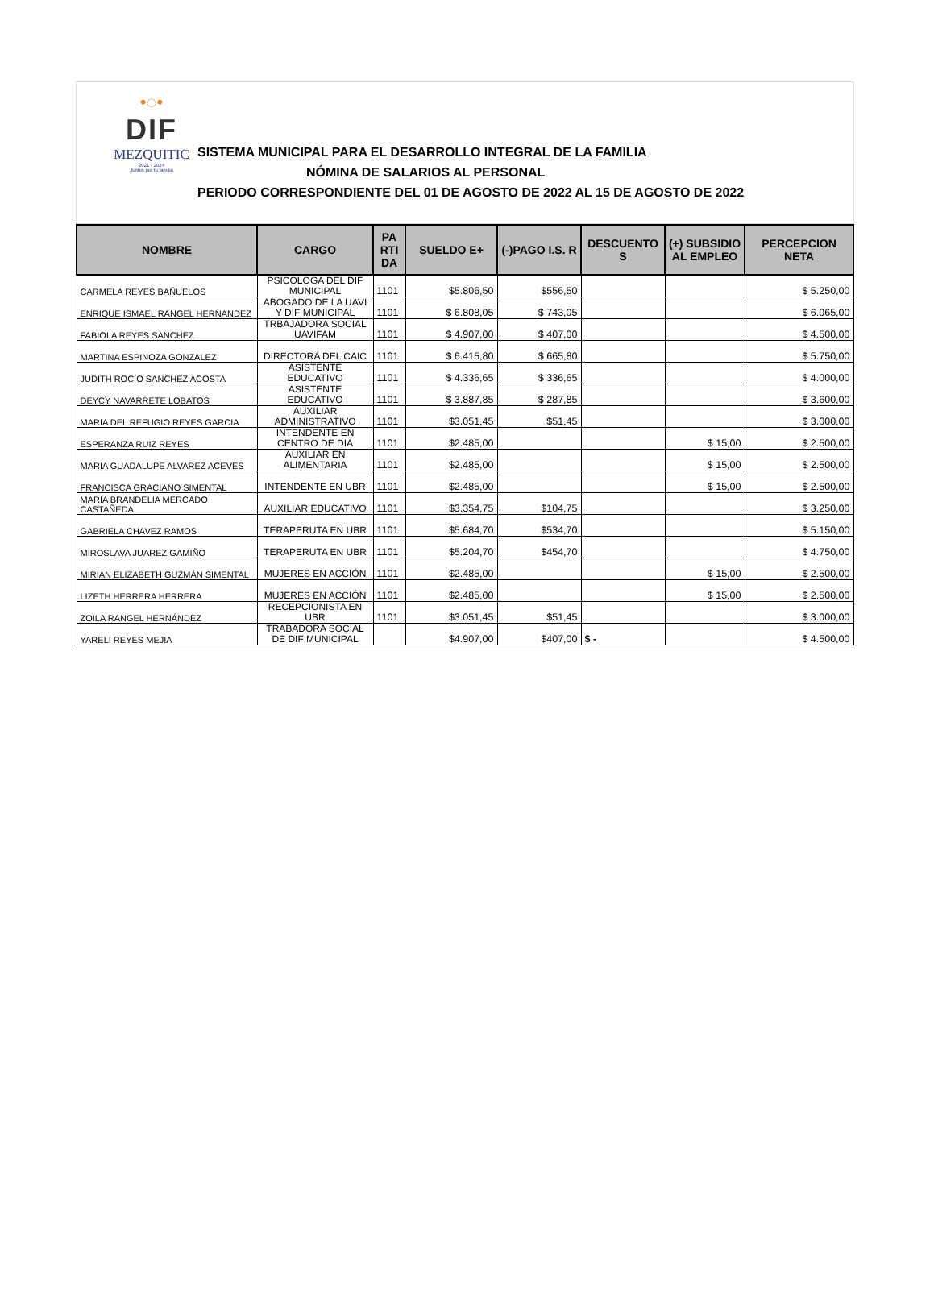•◌•
DIF
MEZQUITIC
2021 - 2024
Juntos por tu familia
SISTEMA MUNICIPAL PARA EL DESARROLLO INTEGRAL DE LA FAMILIA
NÓMINA DE SALARIOS AL PERSONAL
PERIODO CORRESPONDIENTE DEL 01 DE AGOSTO DE 2022 AL 15 DE AGOSTO DE 2022
| NOMBRE | CARGO | PA RTI DA | SUELDO E+ | (-)PAGO I.S. R | DESCUENTO S | (+) SUBSIDIO AL EMPLEO | PERCEPCION NETA |
| --- | --- | --- | --- | --- | --- | --- | --- |
| CARMELA REYES BAÑUELOS | PSICOLOGA DEL DIF MUNICIPAL | 1101 | $5.806,50 | $556,50 | | | $ 5.250,00 |
| ENRIQUE ISMAEL RANGEL HERNANDEZ | ABOGADO DE LA UAVI Y DIF MUNICIPAL | 1101 | $ 6.808,05 | $ 743,05 | | | $ 6.065,00 |
| FABIOLA REYES SANCHEZ | TRBAJADORA SOCIAL UAVIFAM | 1101 | $ 4.907,00 | $ 407,00 | | | $ 4.500,00 |
| MARTINA ESPINOZA GONZALEZ | DIRECTORA DEL CAIC | 1101 | $ 6.415,80 | $ 665,80 | | | $ 5.750,00 |
| JUDITH ROCIO SANCHEZ ACOSTA | ASISTENTE EDUCATIVO | 1101 | $ 4.336,65 | $ 336,65 | | | $ 4.000,00 |
| DEYCY NAVARRETE LOBATOS | ASISTENTE EDUCATIVO | 1101 | $ 3.887,85 | $ 287,85 | | | $ 3.600,00 |
| MARIA DEL REFUGIO REYES GARCIA | AUXILIAR ADMINISTRATIVO | 1101 | $3.051,45 | $51,45 | | | $ 3.000,00 |
| ESPERANZA RUIZ REYES | INTENDENTE EN CENTRO DE DIA | 1101 | $2.485,00 | | | $ 15,00 | $ 2.500,00 |
| MARIA GUADALUPE ALVAREZ ACEVES | AUXILIAR EN ALIMENTARIA | 1101 | $2.485,00 | | | $ 15,00 | $ 2.500,00 |
| FRANCISCA GRACIANO SIMENTAL | INTENDENTE EN UBR | 1101 | $2.485,00 | | | $ 15,00 | $ 2.500,00 |
| MARIA BRANDELIA MERCADO CASTAÑEDA | AUXILIAR EDUCATIVO | 1101 | $3.354,75 | $104,75 | | | $ 3.250,00 |
| GABRIELA CHAVEZ RAMOS | TERAPERUTA EN UBR | 1101 | $5.684,70 | $534,70 | | | $ 5.150,00 |
| MIROSLAVA JUAREZ GAMIÑO | TERAPERUTA EN UBR | 1101 | $5.204,70 | $454,70 | | | $ 4.750,00 |
| MIRIAN ELIZABETH GUZMÁN SIMENTAL | MUJERES EN ACCIÓN | 1101 | $2.485,00 | | | $ 15,00 | $ 2.500,00 |
| LIZETH HERRERA HERRERA | MUJERES EN ACCIÓN | 1101 | $2.485,00 | | | $ 15,00 | $ 2.500,00 |
| ZOILA RANGEL HERNÁNDEZ | RECEPCIONISTA EN UBR | 1101 | $3.051,45 | $51,45 | | | $ 3.000,00 |
| YARELI REYES MEJIA | TRABADORA SOCIAL DE DIF MUNICIPAL | | $4.907,00 | $407,00 | $ - | | $ 4.500,00 |